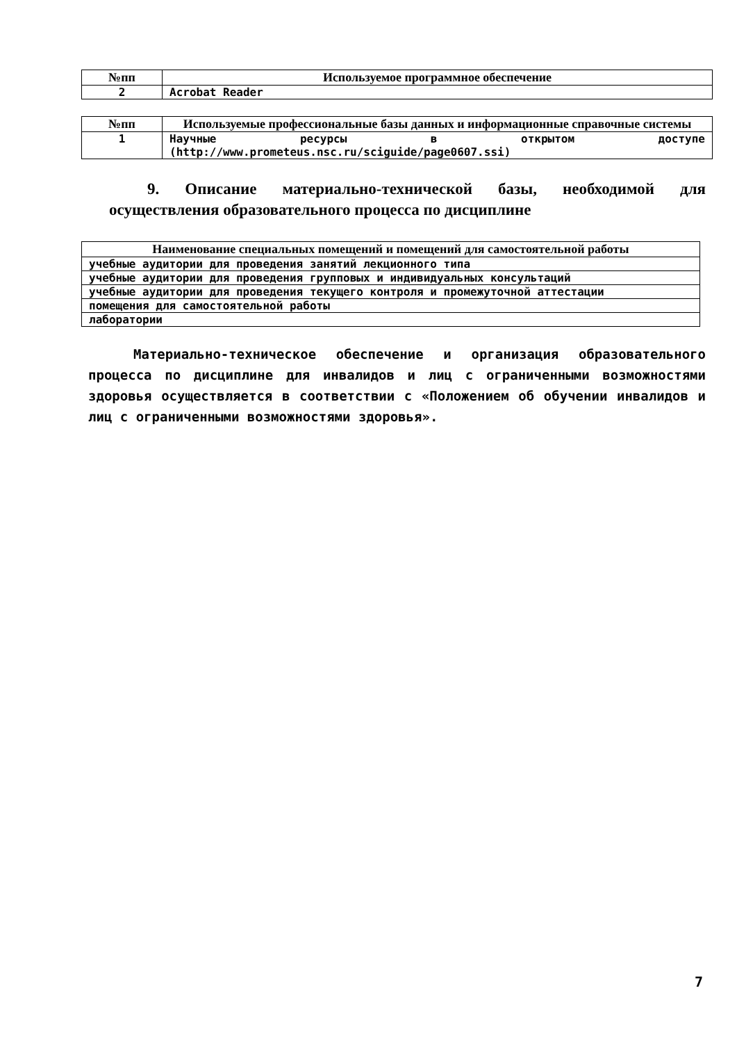| №пп | Используемое программное обеспечение |
| --- | --- |
| 2 | Acrobat Reader |
| №пп | Используемые профессиональные базы данных и информационные справочные системы |
| --- | --- |
| 1 | Научные ресурсы в открытом доступе (http://www.prometeus.nsc.ru/sciguide/page0607.ssi) |
9. Описание материально-технической базы, необходимой для осуществления образовательного процесса по дисциплине
| Наименование специальных помещений и помещений для самостоятельной работы |
| --- |
| учебные аудитории для проведения занятий лекционного типа |
| учебные аудитории для проведения групповых и индивидуальных консультаций |
| учебные аудитории для проведения текущего контроля и промежуточной аттестации |
| помещения для самостоятельной работы |
| лаборатории |
Материально-техническое обеспечение и организация образовательного процесса по дисциплине для инвалидов и лиц с ограниченными возможностями здоровья осуществляется в соответствии с «Положением об обучении инвалидов и лиц с ограниченными возможностями здоровья».
7